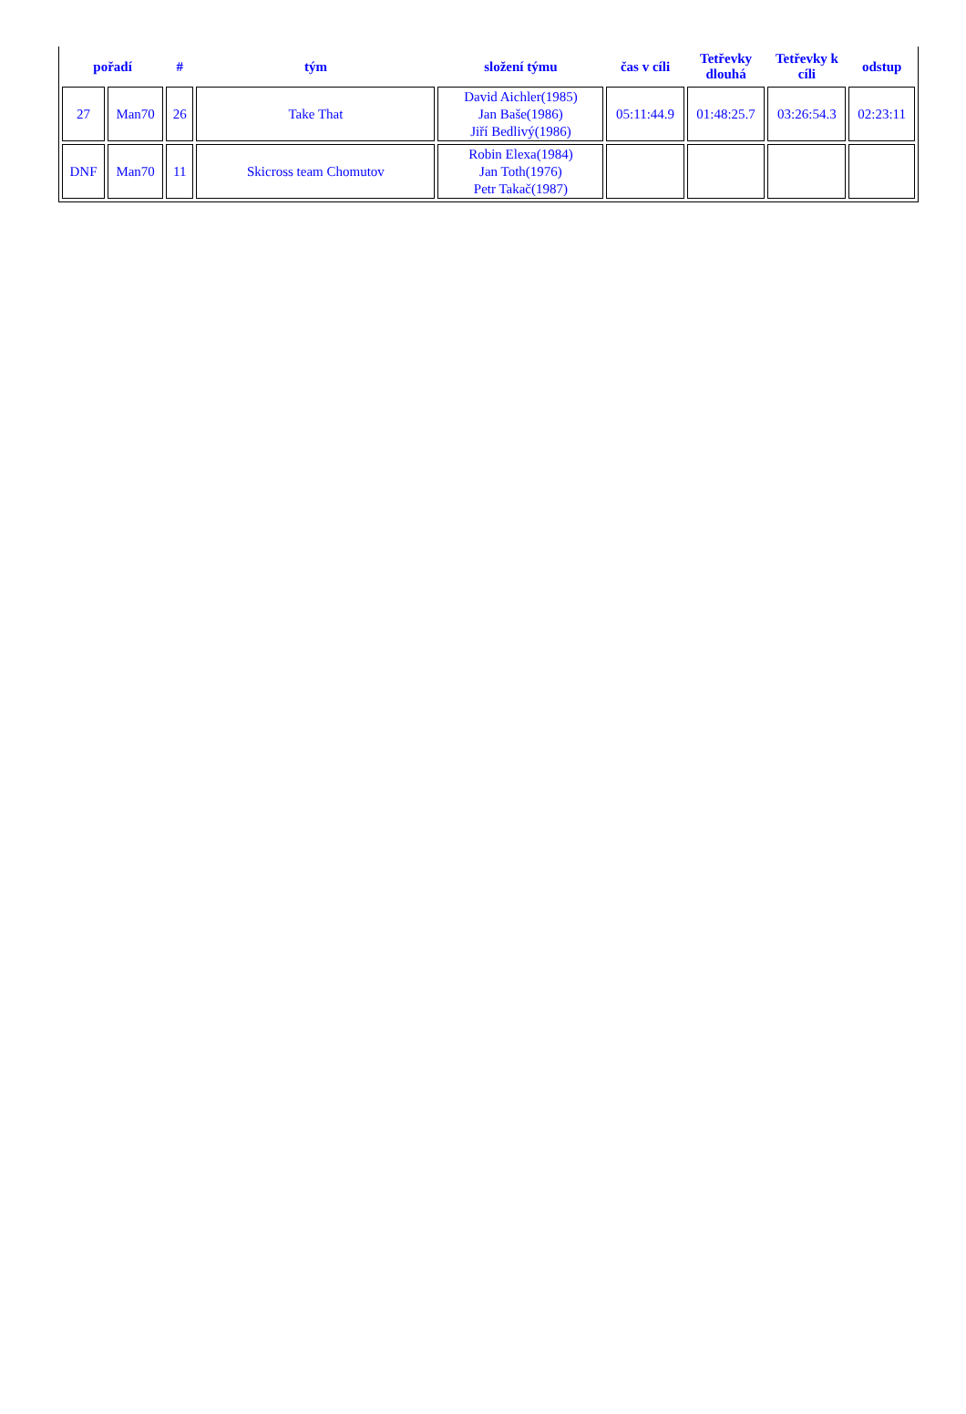| pořadí | | # | tým | složení týmu | čas v cíli | Tetřevky dlouhá | Tetřevky k cíli | odstup |
| --- | --- | --- | --- | --- | --- | --- | --- | --- |
| 27 | Man70 | 26 | Take That | David Aichler(1985) Jan Baše(1986) Jiří Bedlivý(1986) | 05:11:44.9 | 01:48:25.7 | 03:26:54.3 | 02:23:11 |
| DNF | Man70 | 11 | Skicross team Chomutov | Robin Elexa(1984) Jan Toth(1976) Petr Takač(1987) | | | | |